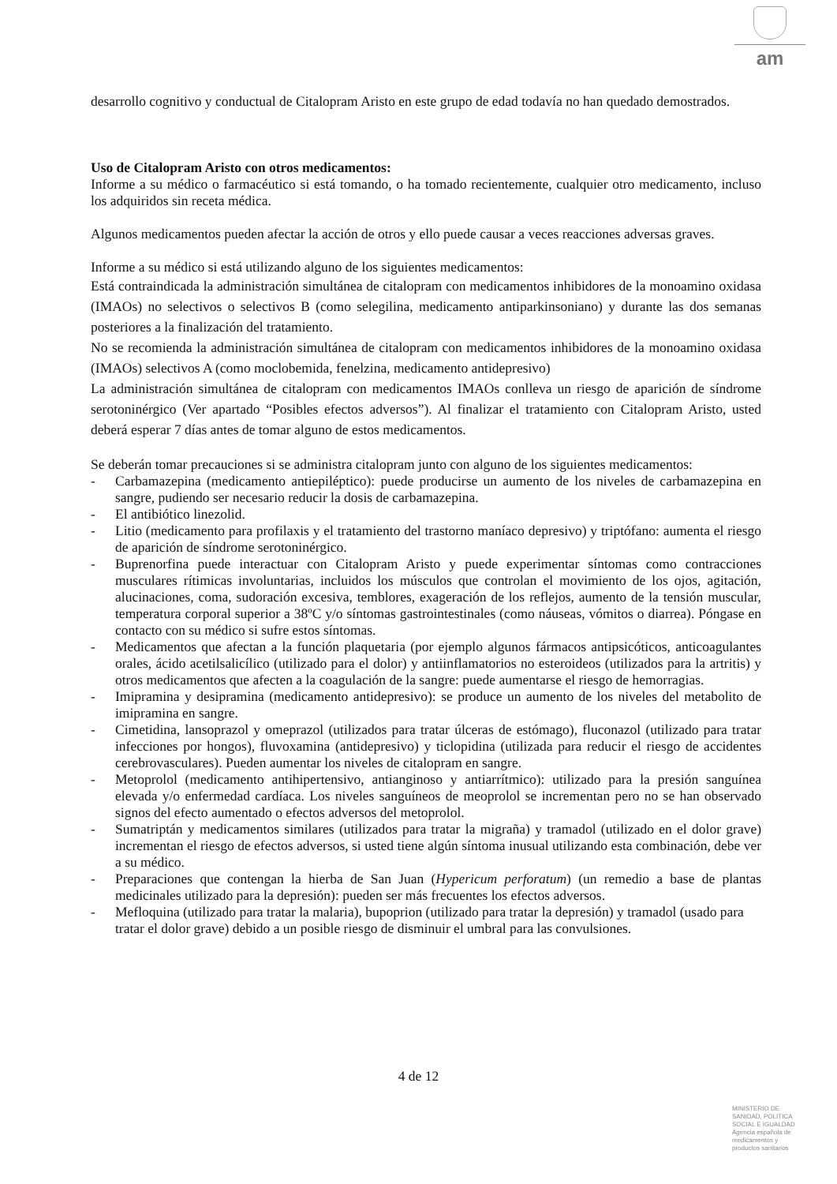am
desarrollo cognitivo y conductual de Citalopram Aristo en este grupo de edad todavía no han quedado demostrados.
Uso de Citalopram Aristo con otros medicamentos:
Informe a su médico o farmacéutico si está tomando, o ha tomado recientemente, cualquier otro medicamento, incluso los adquiridos sin receta médica.
Algunos medicamentos pueden afectar la acción de otros y ello puede causar a veces reacciones adversas graves.
Informe a su médico si está utilizando alguno de los siguientes medicamentos:
Está contraindicada la administración simultánea de citalopram con medicamentos inhibidores de la monoamino oxidasa (IMAOs) no selectivos o selectivos B (como selegilina, medicamento antiparkinsoniano) y durante las dos semanas posteriores a la finalización del tratamiento.
No se recomienda la administración simultánea de citalopram con medicamentos inhibidores de la monoamino oxidasa (IMAOs) selectivos A (como moclobemida, fenelzina, medicamento antidepresivo)
La administración simultánea de citalopram con medicamentos IMAOs conlleva un riesgo de aparición de síndrome serotoninérgico (Ver apartado “Posibles efectos adversos”). Al finalizar el tratamiento con Citalopram Aristo, usted deberá esperar 7 días antes de tomar alguno de estos medicamentos.
Se deberán tomar precauciones si se administra citalopram junto con alguno de los siguientes medicamentos:
- Carbamazepina (medicamento antiepiléptico): puede producirse un aumento de los niveles de carbamazepina en sangre, pudiendo ser necesario reducir la dosis de carbamazepina.
- El antibiótico linezolid.
- Litio (medicamento para profilaxis y el tratamiento del trastorno maníaco depresivo) y triptófano: aumenta el riesgo de aparición de síndrome serotoninérgico.
- Buprenorfina puede interactuar con Citalopram Aristo y puede experimentar síntomas como contracciones musculares rítimicas involuntarias, incluidos los músculos que controlan el movimiento de los ojos, agitación, alucinaciones, coma, sudoración excesiva, temblores, exageración de los reflejos, aumento de la tensión muscular, temperatura corporal superior a 38ºC y/o síntomas gastrointestinales (como náuseas, vómitos o diarrea). Póngase en contacto con su médico si sufre estos síntomas.
- Medicamentos que afectan a la función plaquetaria (por ejemplo algunos fármacos antipsicóticos, anticoagulantes orales, ácido acetilsalicílico (utilizado para el dolor) y antiinflamatorios no esteroideos (utilizados para la artritis) y otros medicamentos que afecten a la coagulación de la sangre: puede aumentarse el riesgo de hemorragias.
- Imipramina y desipramina (medicamento antidepresivo): se produce un aumento de los niveles del metabolito de imipramina en sangre.
- Cimetidina, lansoprazol y omeprazol (utilizados para tratar úlceras de estómago), fluconazol (utilizado para tratar infecciones por hongos), fluvoxamina (antidepresivo) y ticlopidina (utilizada para reducir el riesgo de accidentes cerebrovasculares). Pueden aumentar los niveles de citalopram en sangre.
- Metoprolol (medicamento antihipertensivo, antianginoso y antiarrítmico): utilizado para la presión sanguínea elevada y/o enfermedad cardíaca. Los niveles sanguíneos de meoprolol se incrementan pero no se han observado signos del efecto aumentado o efectos adversos del metoprolol.
- Sumatriptán y medicamentos similares (utilizados para tratar la migraña) y tramadol (utilizado en el dolor grave) incrementan el riesgo de efectos adversos, si usted tiene algún síntoma inusual utilizando esta combinación, debe ver a su médico.
- Preparaciones que contengan la hierba de San Juan (Hypericum perforatum) (un remedio a base de plantas medicinales utilizado para la depresión): pueden ser más frecuentes los efectos adversos.
- Mefloquina (utilizado para tratar la malaria), bupoprion (utilizado para tratar la depresión) y tramadol (usado para tratar el dolor grave) debido a un posible riesgo de disminuir el umbral para las convulsiones.
4 de 12
MINISTERIO DE
SANIDAD, POLITICA
SOCIAL E IGUALDAD
Agencia española de
medicamentos y
productos sanitarios